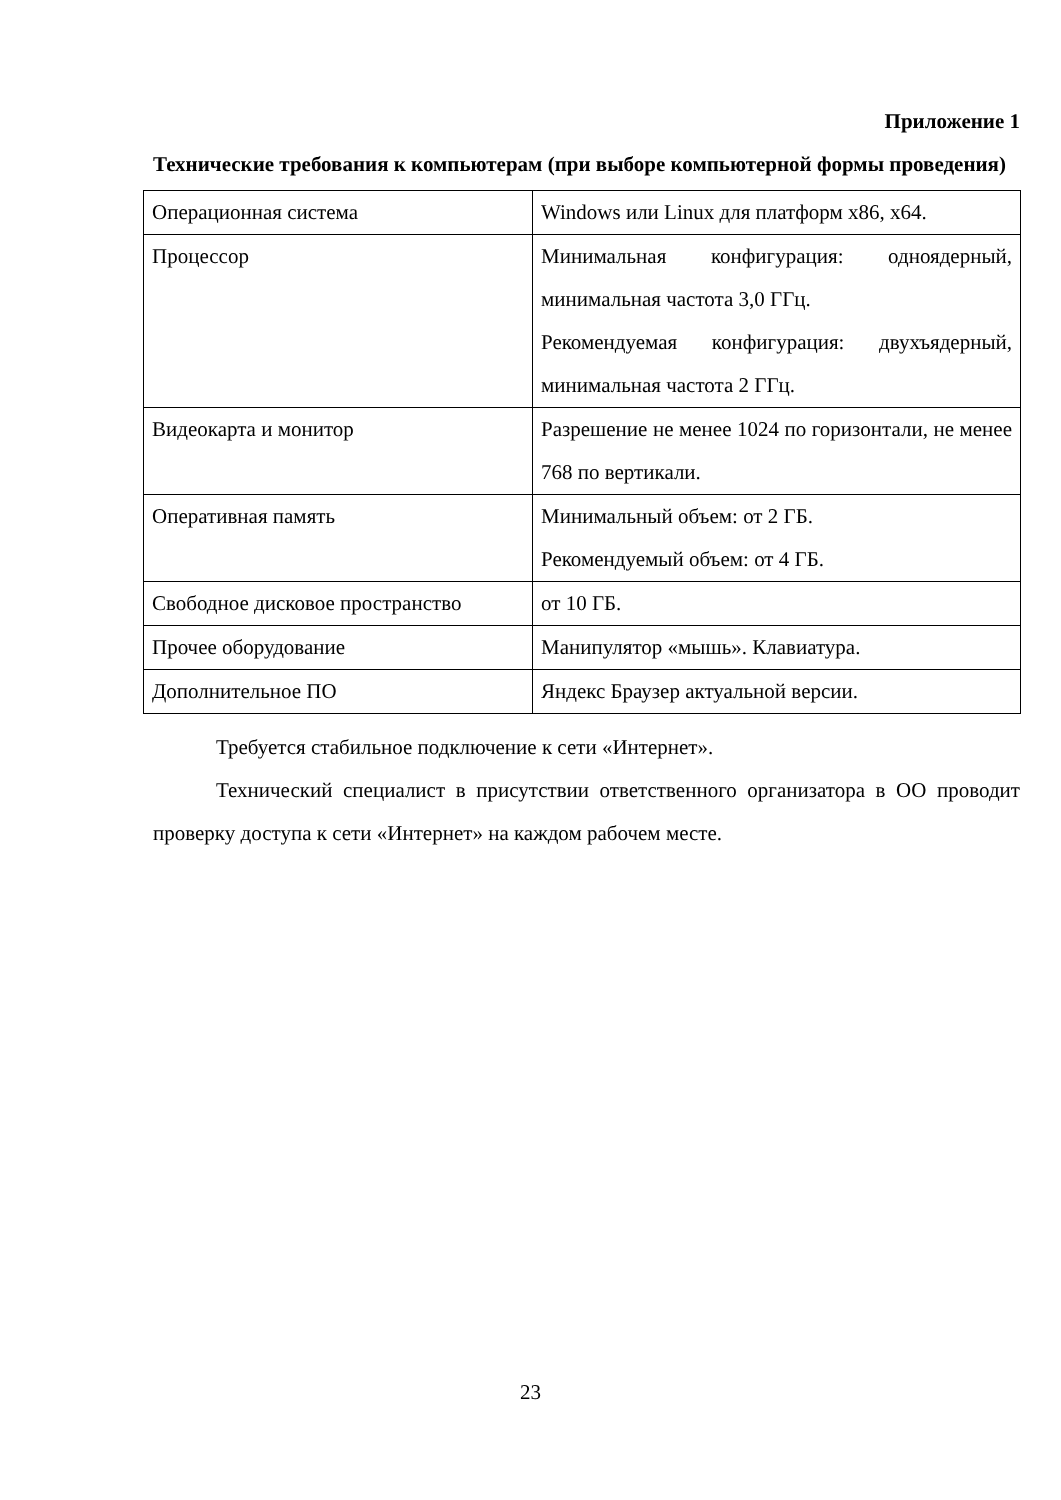Приложение 1
Технические требования к компьютерам (при выборе компьютерной формы проведения)
| Операционная система | Windows или Linux для платформ x86, x64. |
| Процессор | Минимальная конфигурация: одноядерный, минимальная частота 3,0 ГГц. Рекомендуемая конфигурация: двухъядерный, минимальная частота 2 ГГц. |
| Видеокарта и монитор | Разрешение не менее 1024 по горизонтали, не менее 768 по вертикали. |
| Оперативная память | Минимальный объем: от 2 ГБ. Рекомендуемый объем: от 4 ГБ. |
| Свободное дисковое пространство | от 10 ГБ. |
| Прочее оборудование | Манипулятор «мышь». Клавиатура. |
| Дополнительное ПО | Яндекс Браузер актуальной версии. |
Требуется стабильное подключение к сети «Интернет».
Технический специалист в присутствии ответственного организатора в ОО проводит проверку доступа к сети «Интернет» на каждом рабочем месте.
23